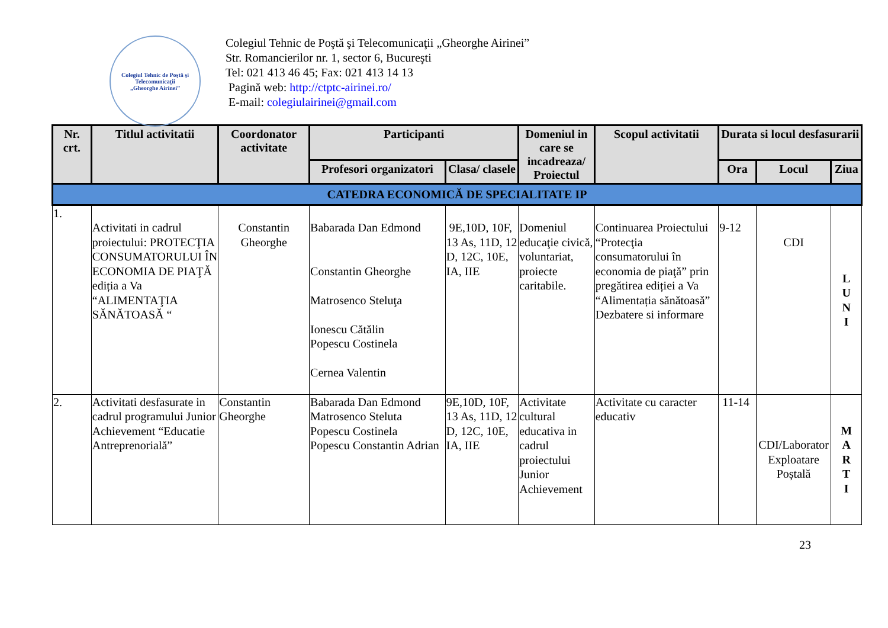Colegiul Tehnic de Poştă şi Telecomunicaţii
„Gheorghe Airinei”
Colegiul Tehnic de Poştă şi Telecomunicaţii „Gheorghe Airinei”
Str. Romancierilor nr. 1, sector 6, Bucureşti
Tel: 021 413 46 45; Fax: 021 413 14 13
Pagină web: http://ctptc-airinei.ro/
E-mail: colegiulairinei@gmail.com
| Nr. crt. | Titlul activitatii | Coordonator activitate | Participanti | | Domeniul in care se incadreaza/ Proiectul | Scopul activitatii | Durata si locul desfasurarii | | |
| --- | --- | --- | --- | --- | --- | --- | --- | --- | --- |
| | | | Profesori organizatori | Clasa/ clasele | | | Ora | Locul | Ziua |
| CATEDRA ECONOMICĂ DE SPECIALITATE IP | | | | | | | | | |
| 1. | Activitati in cadrul proiectului: PROTECŢIA CONSUMATORULUI ÎN ECONOMIA DE PIAŢĂ ediția a Va “ALIMENTAŢIA SĂNĂTOASĂ “ | Constantin Gheorghe | Babarada Dan Edmond Constantin Gheorghe Matrosenco Steluţa Ionescu Cătălin Popescu Costinela Cernea Valentin | 9E,10D, 10F, 13 As, 11D, 12 D, 12C, 10E, IA, IIE | Domeniul educaţie civică, voluntariat, proiecte caritabile. | Continuarea Proiectului “Protecţia consumatorului în economia de piaţă” prin pregătirea ediției a Va “Alimentația sănătoasă” Dezbatere si informare | 9-12 | CDI | L U N I |
| 2. | Activitati desfasurate in cadrul programului Junior Achievement “Educatie Antreprenorială” | Constantin Gheorghe | Babarada Dan Edmond Matrosenco Steluta Popescu Costinela Popescu Constantin Adrian | 9E,10D, 10F, 13 As, 11D, 12 D, 12C, 10E, IA, IIE | Activitate cultural educativa in cadrul proiectului Junior Achievement | Activitate cu caracter educativ | 11-14 | CDI/Laborator Exploatare Poștală | M A R T I |
23